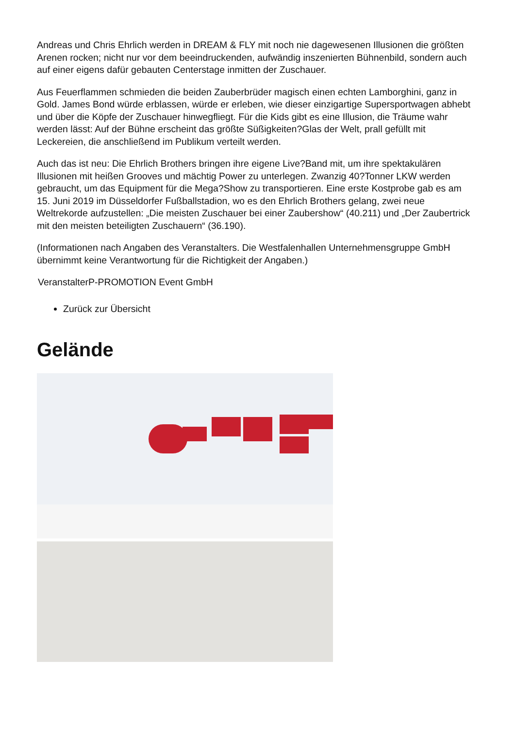Andreas und Chris Ehrlich werden in DREAM & FLY mit noch nie dagewesenen Illusionen die größten Arenen rocken; nicht nur vor dem beeindruckenden, aufwändig inszenierten Bühnenbild, sondern auch auf einer eigens dafür gebauten Centerstage inmitten der Zuschauer.
Aus Feuerflammen schmieden die beiden Zauberbrüder magisch einen echten Lamborghini, ganz in Gold. James Bond würde erblassen, würde er erleben, wie dieser einzigartige Supersportwagen abhebt und über die Köpfe der Zuschauer hinwegfliegt. Für die Kids gibt es eine Illusion, die Träume wahr werden lässt: Auf der Bühne erscheint das größte Süßigkeiten?Glas der Welt, prall gefüllt mit Leckereien, die anschließend im Publikum verteilt werden.
Auch das ist neu: Die Ehrlich Brothers bringen ihre eigene Live?Band mit, um ihre spektakulären Illusionen mit heißen Grooves und mächtig Power zu unterlegen. Zwanzig 40?Tonner LKW werden gebraucht, um das Equipment für die Mega?Show zu transportieren. Eine erste Kostprobe gab es am 15. Juni 2019 im Düsseldorfer Fußballstadion, wo es den Ehrlich Brothers gelang, zwei neue Weltrekorde aufzustellen: „Die meisten Zuschauer bei einer Zaubershow“ (40.211) und „Der Zaubertrick mit den meisten beteiligten Zuschauern“ (36.190).
(Informationen nach Angaben des Veranstalters. Die Westfalenhallen Unternehmensgruppe GmbH übernimmt keine Verantwortung für die Richtigkeit der Angaben.)
VeranstalterP-PROMOTION Event GmbH
Zurück zur Übersicht
Gelände